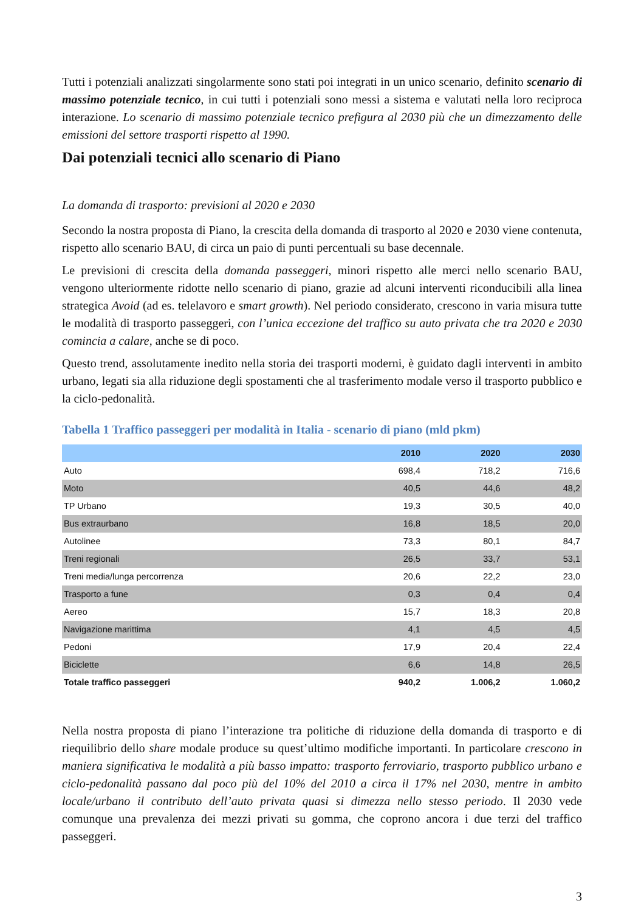Tutti i potenziali analizzati singolarmente sono stati poi integrati in un unico scenario, definito scenario di massimo potenziale tecnico, in cui tutti i potenziali sono messi a sistema e valutati nella loro reciproca interazione. Lo scenario di massimo potenziale tecnico prefigura al 2030 più che un dimezzamento delle emissioni del settore trasporti rispetto al 1990.
Dai potenziali tecnici allo scenario di Piano
La domanda di trasporto: previsioni al 2020 e 2030
Secondo la nostra proposta di Piano, la crescita della domanda di trasporto al 2020 e 2030 viene contenuta, rispetto allo scenario BAU, di circa un paio di punti percentuali su base decennale.
Le previsioni di crescita della domanda passeggeri, minori rispetto alle merci nello scenario BAU, vengono ulteriormente ridotte nello scenario di piano, grazie ad alcuni interventi riconducibili alla linea strategica Avoid (ad es. telelavoro e smart growth). Nel periodo considerato, crescono in varia misura tutte le modalità di trasporto passeggeri, con l’unica eccezione del traffico su auto privata che tra 2020 e 2030 comincia a calare, anche se di poco.
Questo trend, assolutamente inedito nella storia dei trasporti moderni, è guidato dagli interventi in ambito urbano, legati sia alla riduzione degli spostamenti che al trasferimento modale verso il trasporto pubblico e la ciclo-pedonalità.
Tabella 1 Traffico passeggeri per modalità in Italia - scenario di piano (mld pkm)
| | 2010 | 2020 | 2030 |
| --- | --- | --- | --- |
| Auto | 698,4 | 718,2 | 716,6 |
| Moto | 40,5 | 44,6 | 48,2 |
| TP Urbano | 19,3 | 30,5 | 40,0 |
| Bus extraurbano | 16,8 | 18,5 | 20,0 |
| Autolinee | 73,3 | 80,1 | 84,7 |
| Treni regionali | 26,5 | 33,7 | 53,1 |
| Treni media/lunga percorrenza | 20,6 | 22,2 | 23,0 |
| Trasporto a fune | 0,3 | 0,4 | 0,4 |
| Aereo | 15,7 | 18,3 | 20,8 |
| Navigazione marittima | 4,1 | 4,5 | 4,5 |
| Pedoni | 17,9 | 20,4 | 22,4 |
| Biciclette | 6,6 | 14,8 | 26,5 |
| Totale traffico passeggeri | 940,2 | 1.006,2 | 1.060,2 |
Nella nostra proposta di piano l’interazione tra politiche di riduzione della domanda di trasporto e di riequilibrio dello share modale produce su quest’ultimo modifiche importanti. In particolare crescono in maniera significativa le modalità a più basso impatto: trasporto ferroviario, trasporto pubblico urbano e ciclo-pedonalità passano dal poco più del 10% del 2010 a circa il 17% nel 2030, mentre in ambito locale/urbano il contributo dell’auto privata quasi si dimezza nello stesso periodo. Il 2030 vede comunque una prevalenza dei mezzi privati su gomma, che coprono ancora i due terzi del traffico passeggeri.
3